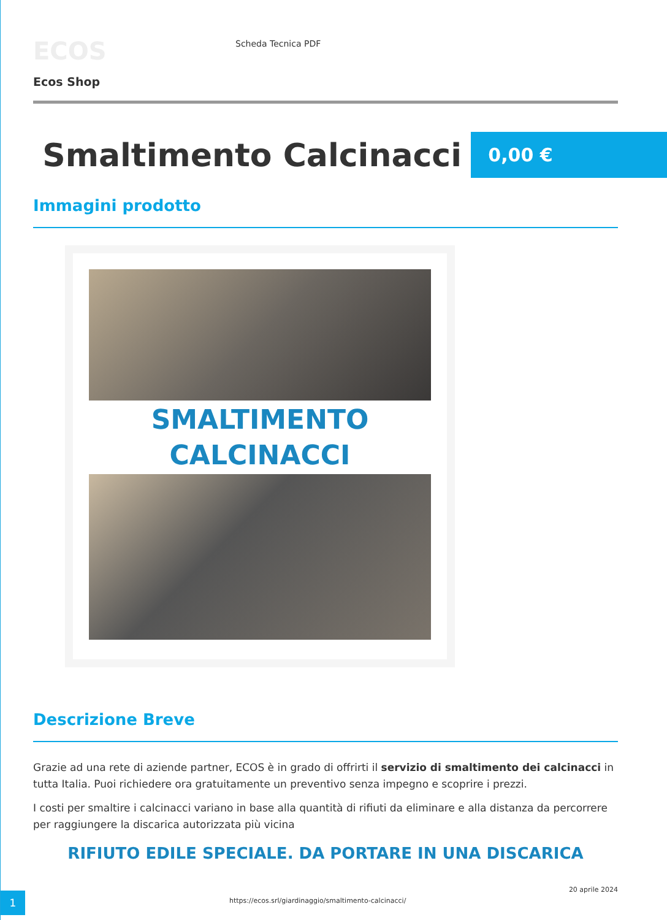ECOS
Ecos Shop
Scheda Tecnica PDF
Smaltimento Calcinacci
0,00 €
Immagini prodotto
SMALTIMENTO
CALCINACCI
Descrizione Breve
Grazie ad una rete di aziende partner, ECOS è in grado di offrirti il servizio di smaltimento dei calcinacci in tutta Italia. Puoi richiedere ora gratuitamente un preventivo senza impegno e scoprire i prezzi.
I costi per smaltire i calcinacci variano in base alla quantità di rifiuti da eliminare e alla distanza da percorrere per raggiungere la discarica autorizzata più vicina
RIFIUTO EDILE SPECIALE. DA PORTARE IN UNA DISCARICA
1
https://ecos.srl/giardinaggio/smaltimento-calcinacci/
20 aprile 2024